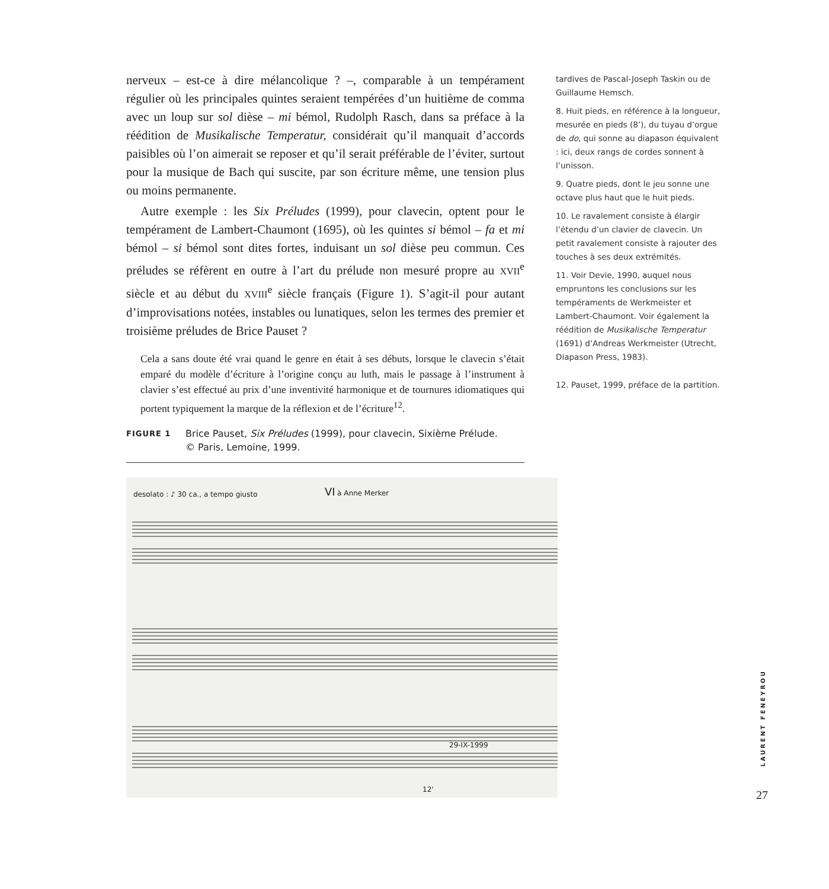nerveux – est-ce à dire mélancolique ? –, comparable à un tempérament régulier où les principales quintes seraient tempérées d’un huitième de comma avec un loup sur sol dièse – mi bémol, Rudolph Rasch, dans sa préface à la réédition de Musikalische Temperatur, considérait qu’il manquait d’accords paisibles où l’on aimerait se reposer et qu’il serait préférable de l’éviter, surtout pour la musique de Bach qui suscite, par son écriture même, une tension plus ou moins permanente.
Autre exemple : les Six Préludes (1999), pour clavecin, optent pour le tempérament de Lambert-Chaumont (1695), où les quintes si bémol – fa et mi bémol – si bémol sont dites fortes, induisant un sol dièse peu commun. Ces préludes se réfèrent en outre à l’art du prélude non mesuré propre au XVII<sup>e</sup> siècle et au début du XVIII<sup>e</sup> siècle français (Figure 1). S’agit-il pour autant d’improvisations notées, instables ou lunatiques, selon les termes des premier et troisième préludes de Brice Pauset ?
Cela a sans doute été vrai quand le genre en était à ses débuts, lorsque le clavecin s’était emparé du modèle d’écriture à l’origine conçu au luth, mais le passage à l’instrument à clavier s’est effectué au prix d’une inventivité harmonique et de tournures idiomatiques qui portent typiquement la marque de la réflexion et de l’écriture<sup>12</sup>.
tardives de Pascal-Joseph Taskin ou de Guillaume Hemsch.
8. Huit pieds, en référence à la longueur, mesurée en pieds (8’), du tuyau d’orgue de do, qui sonne au diapason équivalent : ici, deux rangs de cordes sonnent à l’unisson.
9. Quatre pieds, dont le jeu sonne une octave plus haut que le huit pieds.
10. Le ravalement consiste à élargir l’étendu d’un clavier de clavecin. Un petit ravalement consiste à rajouter des touches à ses deux extrémités.
11. Voir Devie, 1990, auquel nous empruntons les conclusions sur les tempéraments de Werkmeister et Lambert-Chaumont. Voir également la réédition de Musikalische Temperatur (1691) d’Andreas Werkmeister (Utrecht, Diapason Press, 1983).
12. Pauset, 1999, préface de la partition.
FIGURE 1 Brice Pauset, Six Préludes (1999), pour clavecin, Sixième Prélude.
© Paris, Lemoine, 1999.
desolato : ♪ 30 ca., a tempo giusto
VI
à Anne Merker
29-IX-1999
12'
LAURENT FENEYROU
27